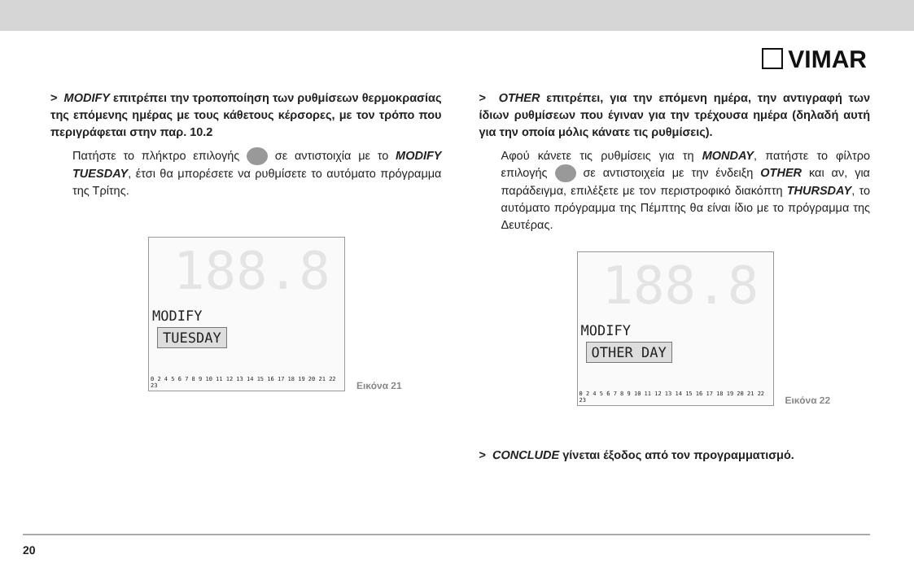VIMAR
> MODIFY επιτρέπει την τροποποίηση των ρυθμίσεων θερμοκρασίας της επόμενης ημέρας με τους κάθετους κέρσορες, με τον τρόπο που περιγράφεται στην παρ. 10.2
Πατήστε το πλήκτρο επιλογής σε αντιστοιχία με το MODIFY TUESDAY, έτσι θα μπορέσετε να ρυθμίσετε το αυτόματο πρόγραμμα της Τρίτης.
188.8
MODIFY
TUESDAY
0 2 4 5 6 7 8 9 10 11 12 13 14 15 16 17 18 19 20 21 22 23
Εικόνα 21
> OTHER επιτρέπει, για την επόμενη ημέρα, την αντιγραφή των ίδιων ρυθμίσεων που έγιναν για την τρέχουσα ημέρα (δηλαδή αυτή για την οποία μόλις κάνατε τις ρυθμίσεις).
Αφού κάνετε τις ρυθμίσεις για τη MONDAY, πατήστε το φίλτρο επιλογής σε αντιστοιχεία με την ένδειξη OTHER και αν, για παράδειγμα, επιλέξετε με τον περιστροφικό διακόπτη THURSDAY, το αυτόματο πρόγραμμα της Πέμπτης θα είναι ίδιο με το πρόγραμμα της Δευτέρας.
188.8
MODIFY
OTHER DAY
0 2 4 5 6 7 8 9 10 11 12 13 14 15 16 17 18 19 20 21 22 23
Εικόνα 22
> CONCLUDE γίνεται έξοδος από τον προγραμματισμό.
20